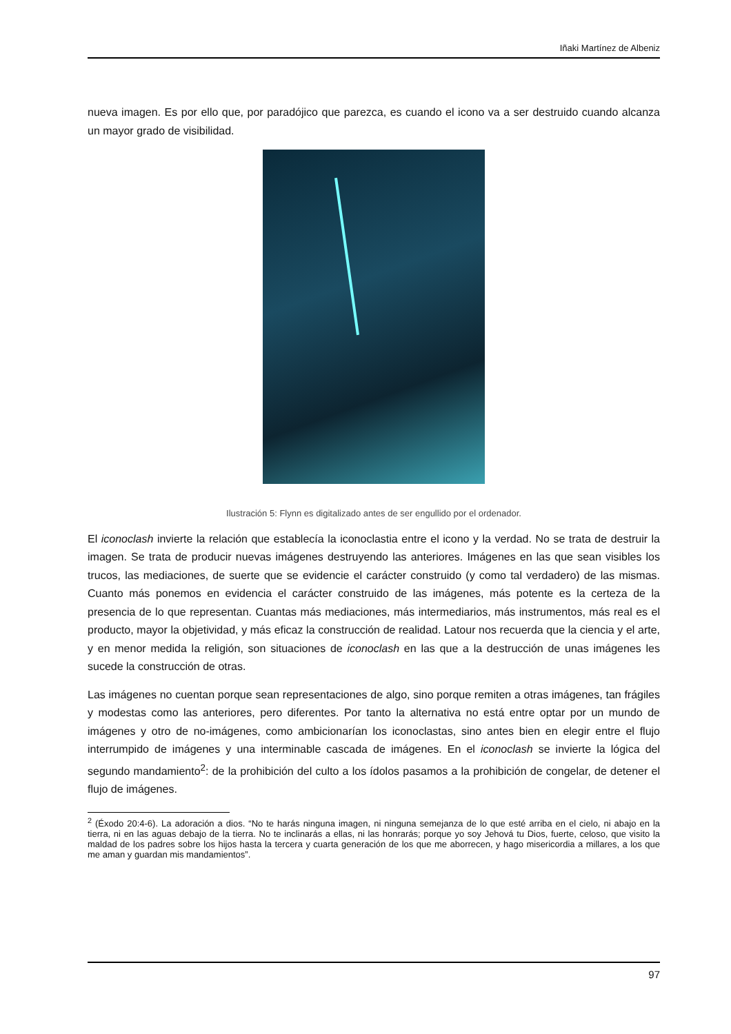Iñaki Martínez de Albeniz
nueva imagen. Es por ello que, por paradójico que parezca, es cuando el icono va a ser destruido cuando alcanza un mayor grado de visibilidad.
Ilustración 5: Flynn es digitalizado antes de ser engullido por el ordenador.
El iconoclash invierte la relación que establecía la iconoclastia entre el icono y la verdad. No se trata de destruir la imagen. Se trata de producir nuevas imágenes destruyendo las anteriores. Imágenes en las que sean visibles los trucos, las mediaciones, de suerte que se evidencie el carácter construido (y como tal verdadero) de las mismas. Cuanto más ponemos en evidencia el carácter construido de las imágenes, más potente es la certeza de la presencia de lo que representan. Cuantas más mediaciones, más intermediarios, más instrumentos, más real es el producto, mayor la objetividad, y más eficaz la construcción de realidad. Latour nos recuerda que la ciencia y el arte, y en menor medida la religión, son situaciones de iconoclash en las que a la destrucción de unas imágenes les sucede la construcción de otras.
Las imágenes no cuentan porque sean representaciones de algo, sino porque remiten a otras imágenes, tan frágiles y modestas como las anteriores, pero diferentes. Por tanto la alternativa no está entre optar por un mundo de imágenes y otro de no-imágenes, como ambicionarían los iconoclastas, sino antes bien en elegir entre el flujo interrumpido de imágenes y una interminable cascada de imágenes. En el iconoclash se invierte la lógica del segundo mandamiento<sup>2</sup>: de la prohibición del culto a los ídolos pasamos a la prohibición de congelar, de detener el flujo de imágenes.
<sup>2</sup> (Éxodo 20:4-6). La adoración a dios. “No te harás ninguna imagen, ni ninguna semejanza de lo que esté arriba en el cielo, ni abajo en la tierra, ni en las aguas debajo de la tierra. No te inclinarás a ellas, ni las honrarás; porque yo soy Jehová tu Dios, fuerte, celoso, que visito la maldad de los padres sobre los hijos hasta la tercera y cuarta generación de los que me aborrecen, y hago misericordia a millares, a los que me aman y guardan mis mandamientos”.
97